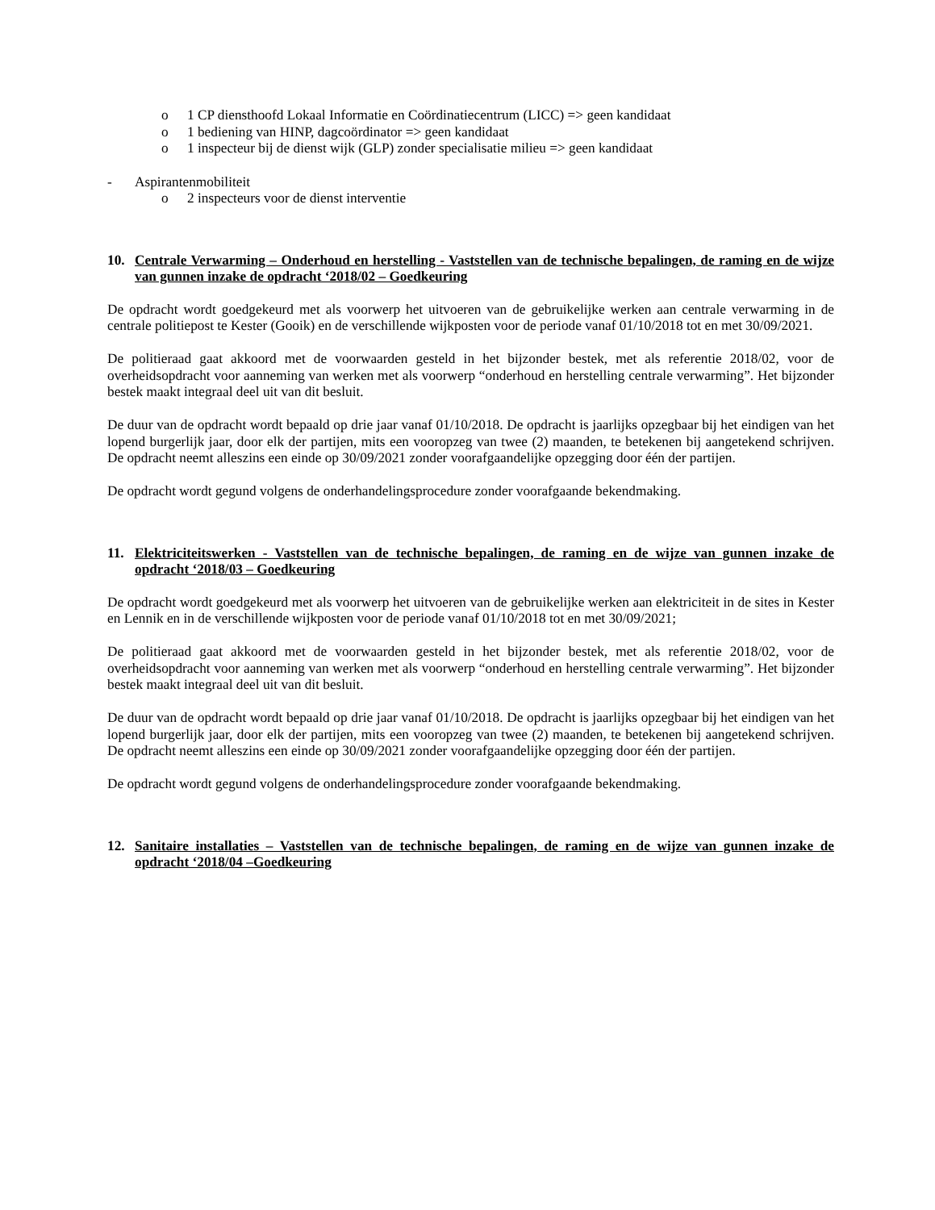o 1 CP diensthoofd Lokaal Informatie en Coördinatiecentrum (LICC) => geen kandidaat
o 1 bediening van HINP, dagcoördinator => geen kandidaat
o 1 inspecteur bij de dienst wijk (GLP) zonder specialisatie milieu => geen kandidaat
- Aspirantenmobiliteit
o 2 inspecteurs voor de dienst interventie
10. Centrale Verwarming – Onderhoud en herstelling - Vaststellen van de technische bepalingen, de raming en de wijze van gunnen inzake de opdracht ‘2018/02 – Goedkeuring
De opdracht wordt goedgekeurd met als voorwerp het uitvoeren van de gebruikelijke werken aan centrale verwarming in de centrale politiepost te Kester (Gooik) en de verschillende wijkposten voor de periode vanaf 01/10/2018 tot en met 30/09/2021.
De politieraad gaat akkoord met de voorwaarden gesteld in het bijzonder bestek, met als referentie 2018/02, voor de overheidsopdracht voor aanneming van werken met als voorwerp “onderhoud en herstelling centrale verwarming”. Het bijzonder bestek maakt integraal deel uit van dit besluit.
De duur van de opdracht wordt bepaald op drie jaar vanaf 01/10/2018. De opdracht is jaarlijks opzegbaar bij het eindigen van het lopend burgerlijk jaar, door elk der partijen, mits een vooropzeg van twee (2) maanden, te betekenen bij aangetekend schrijven. De opdracht neemt alleszins een einde op 30/09/2021 zonder voorafgaandelijke opzegging door één der partijen.
De opdracht wordt gegund volgens de onderhandelingsprocedure zonder voorafgaande bekendmaking.
11. Elektriciteitswerken - Vaststellen van de technische bepalingen, de raming en de wijze van gunnen inzake de opdracht ‘2018/03 – Goedkeuring
De opdracht wordt goedgekeurd met als voorwerp het uitvoeren van de gebruikelijke werken aan elektriciteit in de sites in Kester en Lennik en in de verschillende wijkposten voor de periode vanaf 01/10/2018 tot en met 30/09/2021;
De politieraad gaat akkoord met de voorwaarden gesteld in het bijzonder bestek, met als referentie 2018/02, voor de overheidsopdracht voor aanneming van werken met als voorwerp “onderhoud en herstelling centrale verwarming”. Het bijzonder bestek maakt integraal deel uit van dit besluit.
De duur van de opdracht wordt bepaald op drie jaar vanaf 01/10/2018. De opdracht is jaarlijks opzegbaar bij het eindigen van het lopend burgerlijk jaar, door elk der partijen, mits een vooropzeg van twee (2) maanden, te betekenen bij aangetekend schrijven. De opdracht neemt alleszins een einde op 30/09/2021 zonder voorafgaandelijke opzegging door één der partijen.
De opdracht wordt gegund volgens de onderhandelingsprocedure zonder voorafgaande bekendmaking.
12. Sanitaire installaties – Vaststellen van de technische bepalingen, de raming en de wijze van gunnen inzake de opdracht ‘2018/04 –Goedkeuring